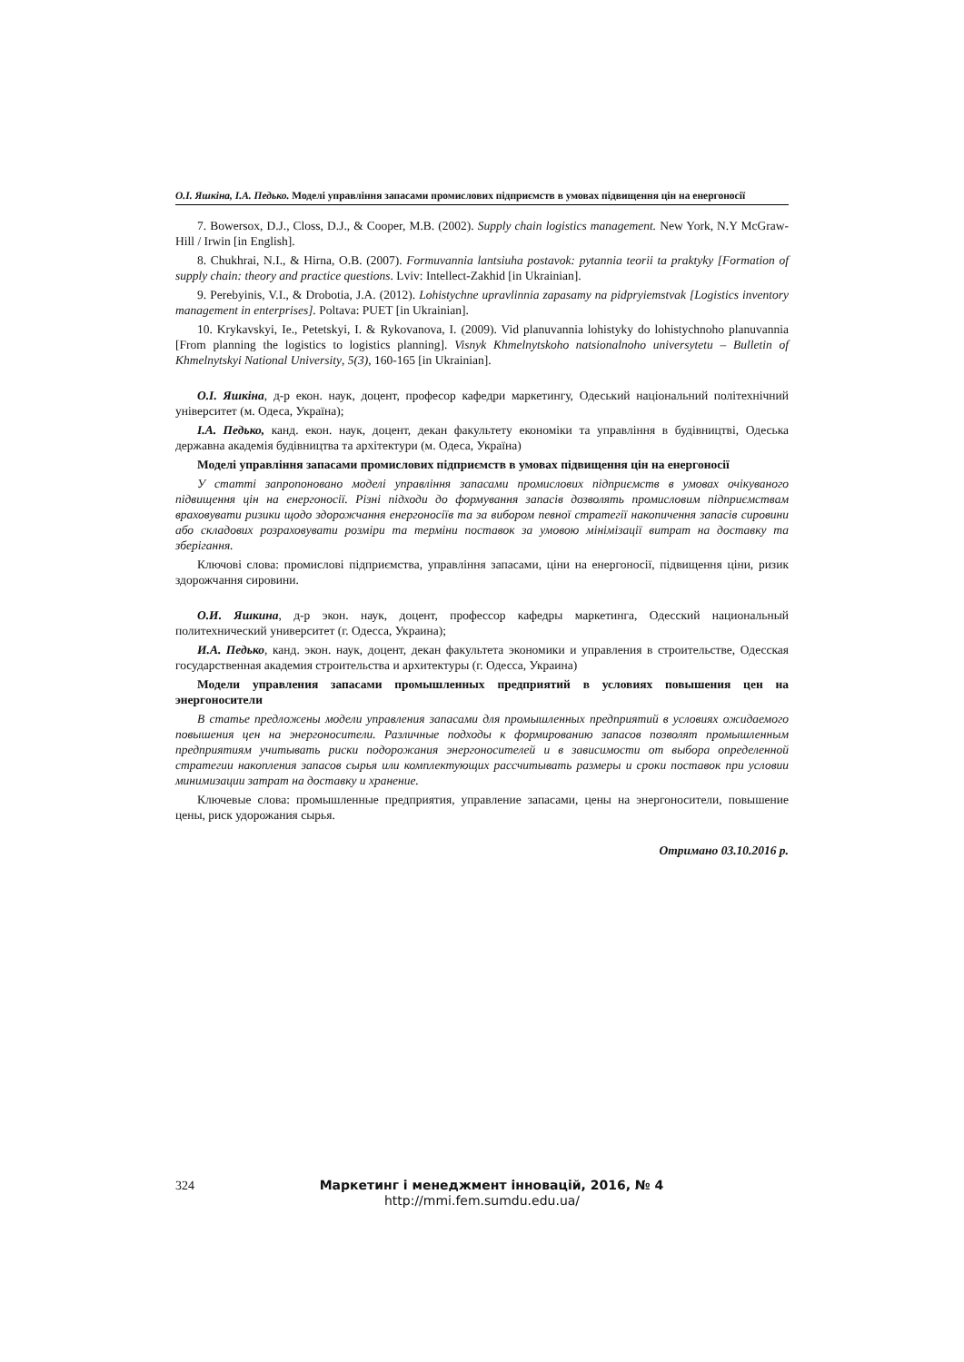О.І. Яшкіна, І.А. Педько. Моделі управління запасами промислових підприємств в умовах підвищення цін на енергоносії
7. Bowersox, D.J., Closs, D.J., & Cooper, M.B. (2002). Supply chain logistics management. New York, N.Y McGraw-Hill / Irwin [in English].
8. Chukhrai, N.I., & Hirna, O.B. (2007). Formuvannia lantsiuha postavok: pytannia teorii ta praktyky [Formation of supply chain: theory and practice questions. Lviv: Intellect-Zakhid [in Ukrainian].
9. Perebyinis, V.I., & Drobotia, J.A. (2012). Lohistychne upravlinnia zapasamy na pidpryiemstvak [Logistics inventory management in enterprises]. Poltava: PUET [in Ukrainian].
10. Krykavskyi, Ie., Petetskyi, I. & Rykovanova, I. (2009). Vid planuvannia lohistyky do lohistychnoho planuvannia [From planning the logistics to logistics planning]. Visnyk Khmelnytskoho natsionalnoho universytetu – Bulletin of Khmelnytskyi National University, 5(3), 160-165 [in Ukrainian].
О.І. Яшкіна, д-р екон. наук, доцент, професор кафедри маркетингу, Одеський національний політехнічний університет (м. Одеса, Україна);
І.А. Педько, канд. екон. наук, доцент, декан факультету економіки та управління в будівництві, Одеська державна академія будівництва та архітектури (м. Одеса, Україна)
Моделі управління запасами промислових підприємств в умовах підвищення цін на енергоносії
У статті запропоновано моделі управління запасами промислових підприємств в умовах очікуваного підвищення цін на енергоносії. Різні підходи до формування запасів дозволять промисловим підприємствам враховувати ризики щодо здорожчання енергоносіїв та за вибором певної стратегії накопичення запасів сировини або складових розраховувати розміри та терміни поставок за умовою мінімізації витрат на доставку та зберігання.
Ключові слова: промислові підприємства, управління запасами, ціни на енергоносії, підвищення ціни, ризик здорожчання сировини.
О.И. Яшкина, д-р экон. наук, доцент, профессор кафедры маркетинга, Одесский национальный политехнический университет (г. Одесса, Украина);
И.А. Педько, канд. экон. наук, доцент, декан факультета экономики и управления в строительстве, Одесская государственная академия строительства и архитектуры (г. Одесса, Украина)
Модели управления запасами промышленных предприятий в условиях повышения цен на энергоносители
В статье предложены модели управления запасами для промышленных предприятий в условиях ожидаемого повышения цен на энергоносители. Различные подходы к формированию запасов позволят промышленным предприятиям учитывать риски подорожания энергоносителей и в зависимости от выбора определенной стратегии накопления запасов сырья или комплектующих рассчитывать размеры и сроки поставок при условии минимизации затрат на доставку и хранение.
Ключевые слова: промышленные предприятия, управление запасами, цены на энергоносители, повышение цены, риск удорожания сырья.
Отримано 03.10.2016 р.
324
Маркетинг і менеджмент інновацій, 2016, № 4
http://mmi.fem.sumdu.edu.ua/